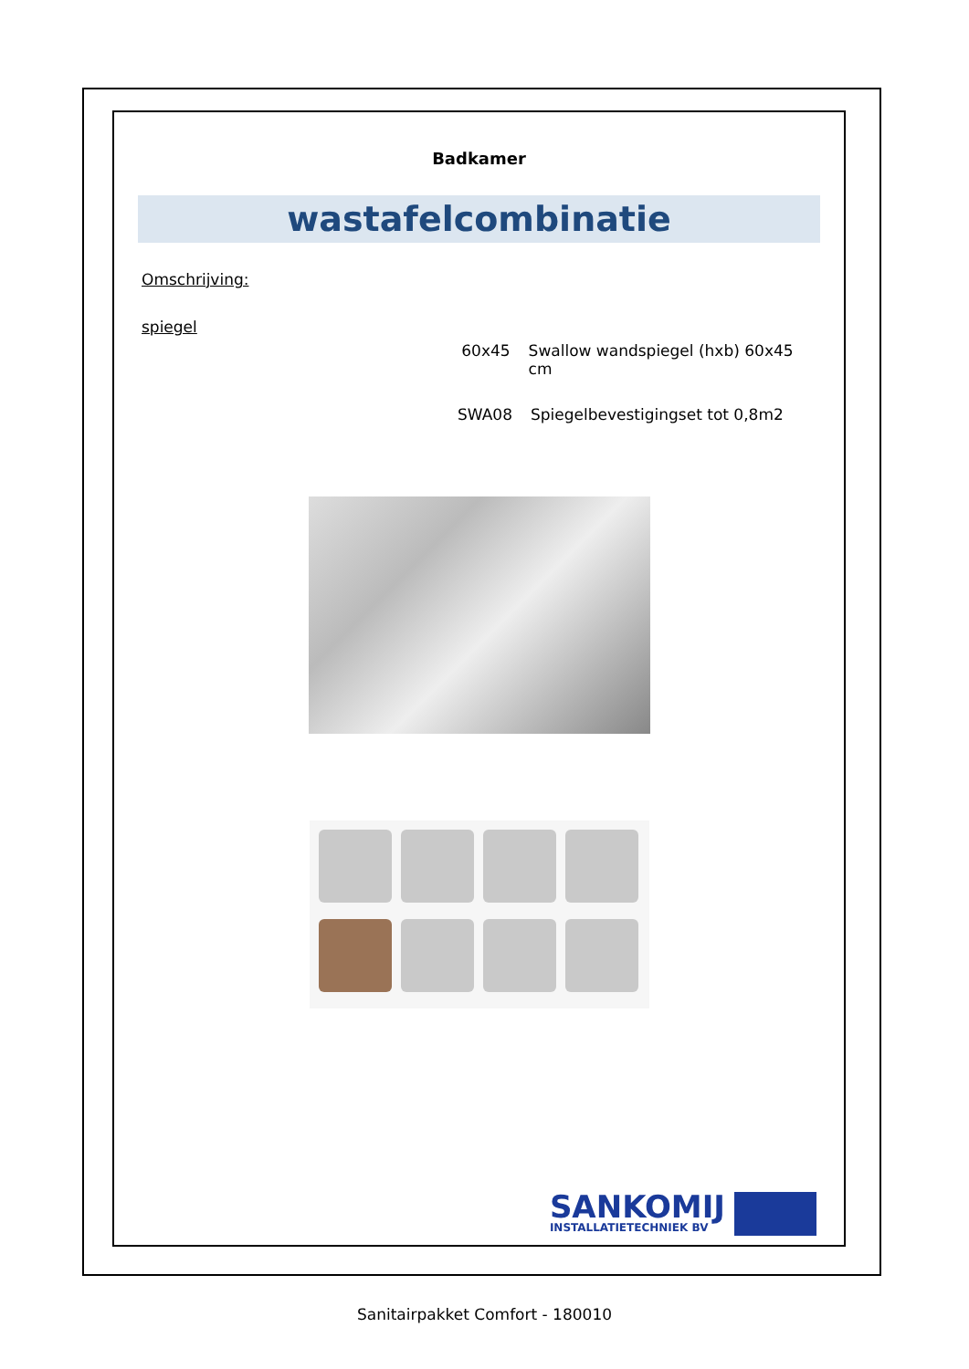Badkamer
wastafelcombinatie
Omschrijving:
spiegel
60x45 Swallow wandspiegel (hxb) 60x45 cm
SWA08 Spiegelbevestigingset tot 0,8m2
SANKOMIJ
INSTALLATIETECHNIEK BV
Sanitairpakket Comfort - 180010